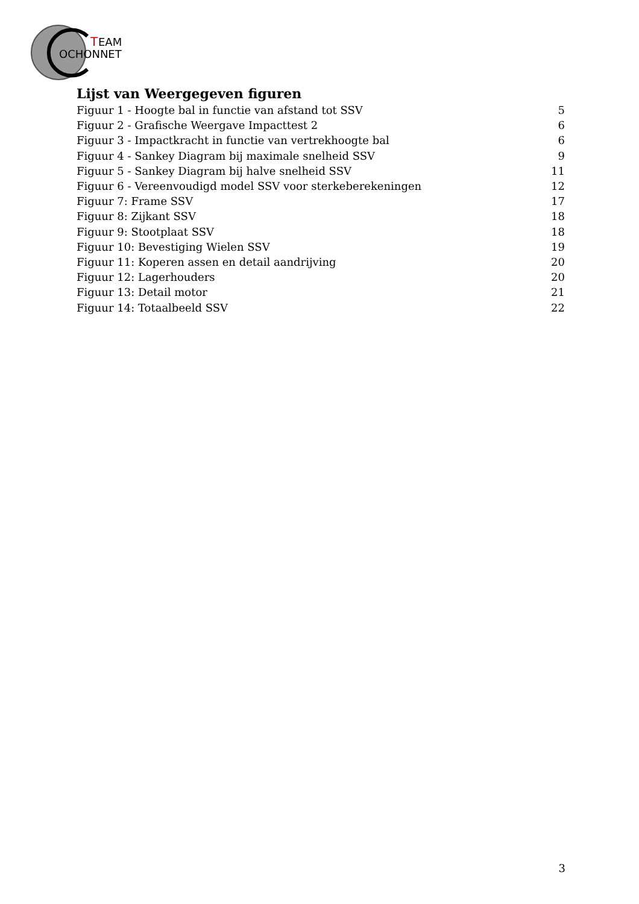T
EAM
OCHONNET
Lijst van Weergegeven figuren
Figuur 1 - Hoogte bal in functie van afstand tot SSV 5
Figuur 2 - Grafische Weergave Impacttest 2 6
Figuur 3 - Impactkracht in functie van vertrekhoogte bal 6
Figuur 4 - Sankey Diagram bij maximale snelheid SSV 9
Figuur 5 - Sankey Diagram bij halve snelheid SSV 11
Figuur 6 - Vereenvoudigd model SSV voor sterkeberekeningen 12
Figuur 7: Frame SSV 17
Figuur 8: Zijkant SSV 18
Figuur 9: Stootplaat SSV 18
Figuur 10: Bevestiging Wielen SSV 19
Figuur 11: Koperen assen en detail aandrijving 20
Figuur 12: Lagerhouders 20
Figuur 13: Detail motor 21
Figuur 14: Totaalbeeld SSV 22
3